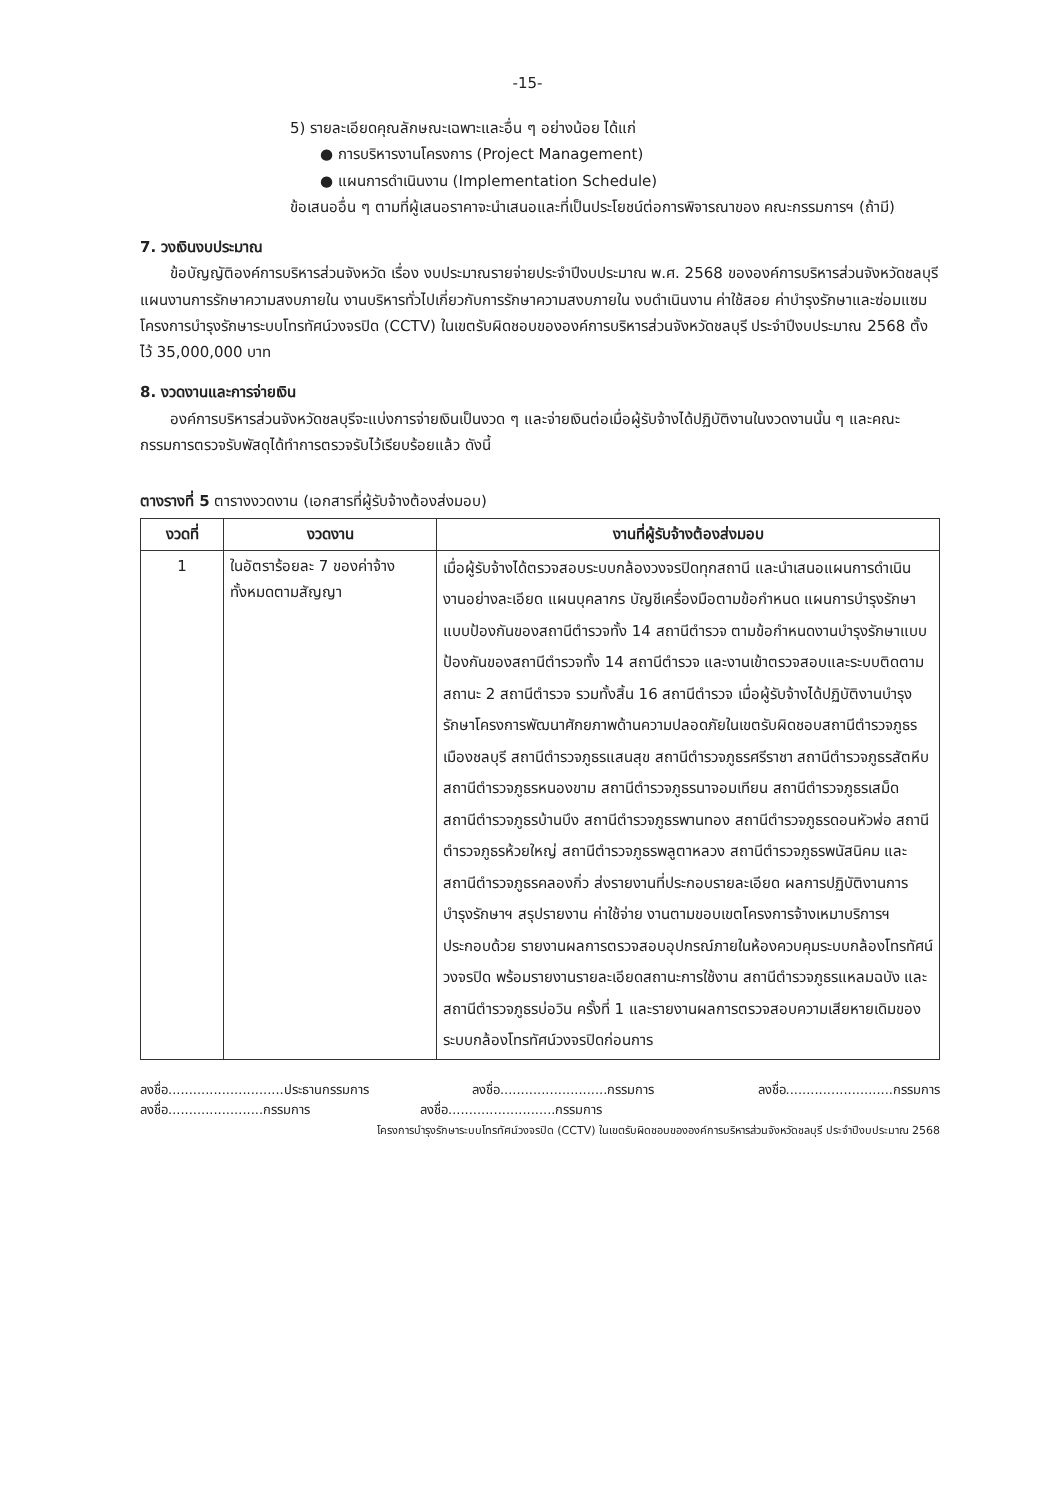-15-
5) รายละเอียดคุณลักษณะเฉพาะและอื่น ๆ อย่างน้อย ได้แก่
● การบริหารงานโครงการ (Project Management)
● แผนการดำเนินงาน (Implementation Schedule)
ข้อเสนออื่น ๆ ตามที่ผู้เสนอราคาจะนำเสนอและที่เป็นประโยชน์ต่อการพิจารณาของ คณะกรรมการฯ (ถ้ามี)
7. วงเงินงบประมาณ
ข้อบัญญัติองค์การบริหารส่วนจังหวัด เรื่อง งบประมาณรายจ่ายประจำปีงบประมาณ พ.ศ. 2568 ขององค์การบริหารส่วนจังหวัดชลบุรี แผนงานการรักษาความสงบภายใน งานบริหารทั่วไปเกี่ยวกับการรักษาความสงบภายใน งบดำเนินงาน ค่าใช้สอย ค่าบำรุงรักษาและซ่อมแซม โครงการบำรุงรักษาระบบโทรทัศน์วงจรปิด (CCTV) ในเขตรับผิดชอบขององค์การบริหารส่วนจังหวัดชลบุรี ประจำปีงบประมาณ 2568 ตั้งไว้ 35,000,000 บาท
8. งวดงานและการจ่ายเงิน
องค์การบริหารส่วนจังหวัดชลบุรีจะแบ่งการจ่ายเงินเป็นงวด ๆ และจ่ายเงินต่อเมื่อผู้รับจ้างได้ปฏิบัติงานในงวดงานนั้น ๆ และคณะกรรมการตรวจรับพัสดุได้ทำการตรวจรับไว้เรียบร้อยแล้ว ดังนี้
ตางรางที่ 5 ตารางงวดงาน (เอกสารที่ผู้รับจ้างต้องส่งมอบ)
| งวดที่ | งวดงาน | งานที่ผู้รับจ้างต้องส่งมอบ |
| --- | --- | --- |
| 1 | ในอัตราร้อยละ 7 ของค่าจ้างทั้งหมดตามสัญญา | เมื่อผู้รับจ้างได้ตรวจสอบระบบกล้องวงจรปิดทุกสถานี และนำเสนอแผนการดำเนินงานอย่างละเอียด แผนบุคลากร บัญชีเครื่องมือตามข้อกำหนด แผนการบำรุงรักษาแบบป้องกันของสถานีตำรวจทั้ง 14 สถานีตำรวจ ตามข้อกำหนดงานบำรุงรักษาแบบป้องกันของสถานีตำรวจทั้ง 14 สถานีตำรวจ และงานเข้าตรวจสอบและระบบติดตามสถานะ 2 สถานีตำรวจ รวมทั้งสิ้น 16 สถานีตำรวจ เมื่อผู้รับจ้างได้ปฏิบัติงานบำรุงรักษาโครงการพัฒนาศักยภาพด้านความปลอดภัยในเขตรับผิดชอบสถานีตำรวจภูธรเมืองชลบุรี สถานีตำรวจภูธรแสนสุข สถานีตำรวจภูธรศรีราชา สถานีตำรวจภูธรสัตหีบ สถานีตำรวจภูธรหนองขาม สถานีตำรวจภูธรนาจอมเทียน สถานีตำรวจภูธรเสม็ด สถานีตำรวจภูธรบ้านบึง สถานีตำรวจภูธรพานทอง สถานีตำรวจภูธรดอนหัวฬ่อ สถานีตำรวจภูธรห้วยใหญ่ สถานีตำรวจภูธรพลูตาหลวง สถานีตำรวจภูธรพนัสนิคม และสถานีตำรวจภูธรคลองกิ่ว ส่งรายงานที่ประกอบรายละเอียด ผลการปฏิบัติงานการบำรุงรักษาฯ สรุปรายงาน ค่าใช้จ่าย งานตามขอบเขตโครงการจ้างเหมาบริการฯ ประกอบด้วย รายงานผลการตรวจสอบอุปกรณ์ภายในห้องควบคุมระบบกล้องโทรทัศน์วงจรปิด พร้อมรายงานรายละเอียดสถานะการใช้งาน สถานีตำรวจภูธรแหลมฉบัง และสถานีตำรวจภูธรบ่อวิน ครั้งที่ 1 และรายงานผลการตรวจสอบความเสียหายเดิมของระบบกล้องโทรทัศน์วงจรปิดก่อนการ |
ลงชื่อ............................ประธานกรรมการ ลงชื่อ..........................กรรมการ ลงชื่อ..........................กรรมการ
ลงชื่อ.......................กรรมการ ลงชื่อ..........................กรรมการ
โครงการบำรุงรักษาระบบโทรทัศน์วงจรปิด (CCTV) ในเขตรับผิดชอบขององค์การบริหารส่วนจังหวัดชลบุรี ประจำปีงบประมาณ 2568